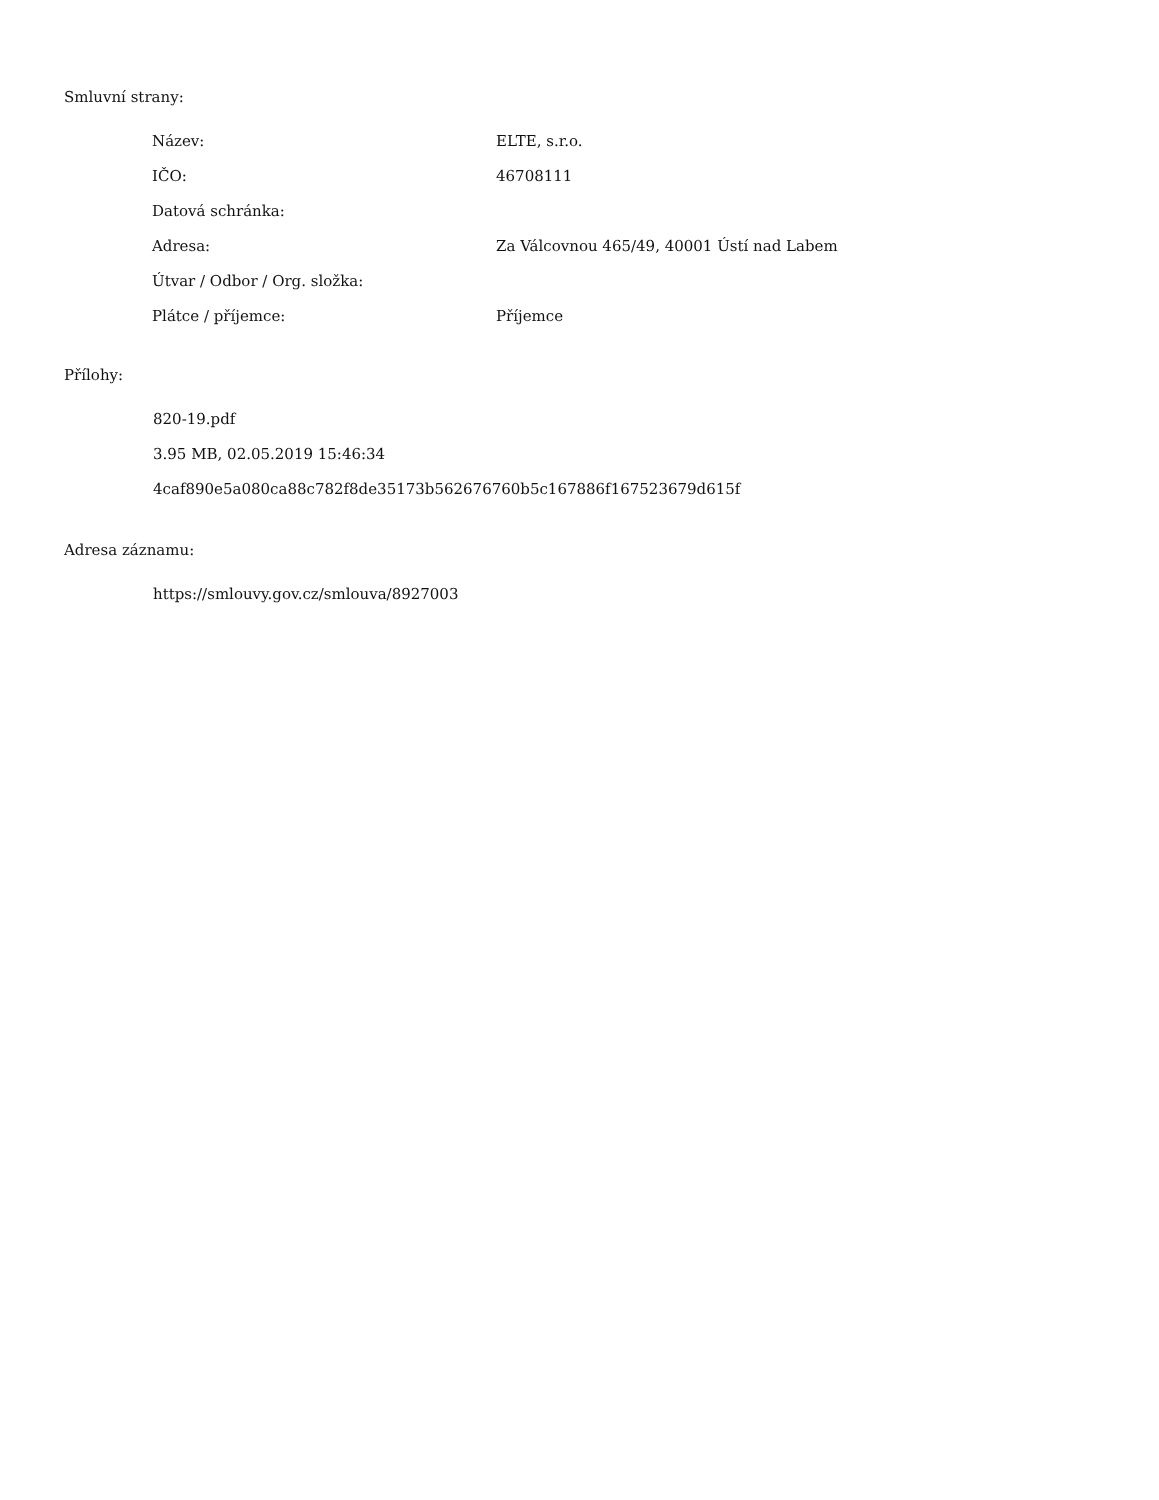Smluvní strany:
| Název: | ELTE, s.r.o. |
| IČO: | 46708111 |
| Datová schránka: | |
| Adresa: | Za Válcovnou 465/49, 40001 Ústí nad Labem |
| Útvar / Odbor / Org. složka: | |
| Plátce / příjemce: | Příjemce |
Přílohy:
820-19.pdf
3.95 MB, 02.05.2019 15:46:34
4caf890e5a080ca88c782f8de35173b562676760b5c167886f167523679d615f
Adresa záznamu:
https://smlouvy.gov.cz/smlouva/8927003